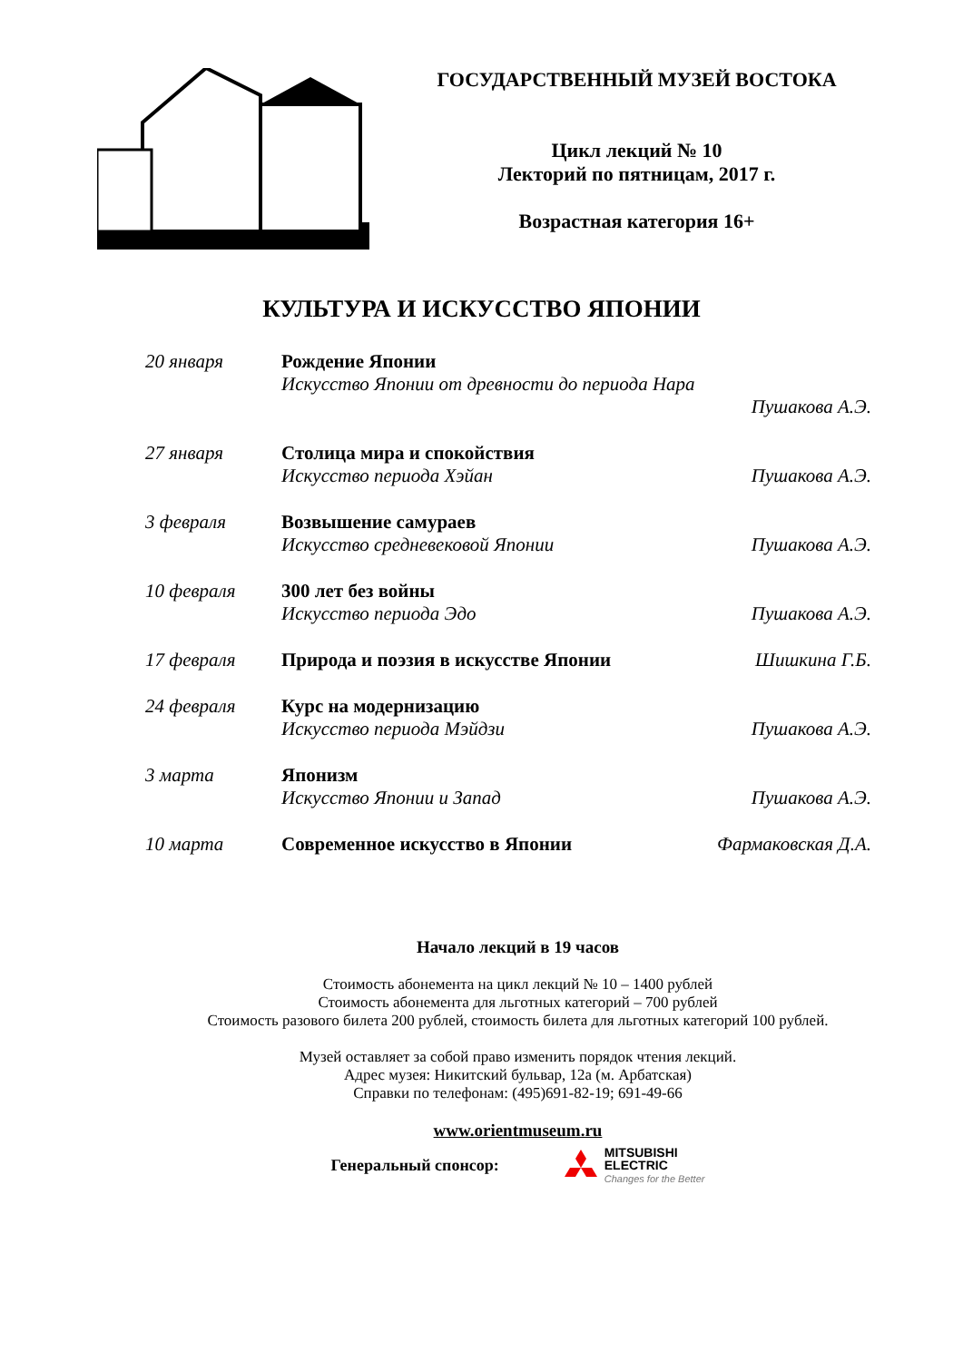ГОСУДАРСТВЕННЫЙ МУЗЕЙ ВОСТОКА
Цикл лекций № 10
Лекторий по пятницам, 2017 г.
Возрастная категория 16+
КУЛЬТУРА И ИСКУССТВО ЯПОНИИ
| 20 января | Рождение Японии | |
| | Искусство Японии от древности до периода Нара | |
| | | Пушакова А.Э. |
| 27 января | Столица мира и спокойствия | |
| | Искусство периода Хэйан | Пушакова А.Э. |
| 3 февраля | Возвышение самураев | |
| | Искусство средневековой Японии | Пушакова А.Э. |
| 10 февраля | 300 лет без войны | |
| | Искусство периода Эдо | Пушакова А.Э. |
| 17 февраля | Природа и поэзия в искусстве Японии | Шишкина Г.Б. |
| 24 февраля | Курс на модернизацию | |
| | Искусство периода Мэйдзи | Пушакова А.Э. |
| 3 марта | Японизм | |
| | Искусство Японии и Запад | Пушакова А.Э. |
| 10 марта | Современное искусство в Японии | Фармаковская Д.А. |
Начало лекций в 19 часов
Стоимость абонемента на цикл лекций № 10 – 1400 рублей
Стоимость абонемента для льготных категорий – 700 рублей
Стоимость разового билета 200 рублей, стоимость билета для льготных категорий 100 рублей.
Музей оставляет за собой право изменить порядок чтения лекций.
Адрес музея: Никитский бульвар, 12а (м. Арбатская)
Справки по телефонам: (495)691-82-19; 691-49-66
www.orientmuseum.ru
Генеральный спонсор:
MITSUBISHI
ELECTRIC
Changes for the Better